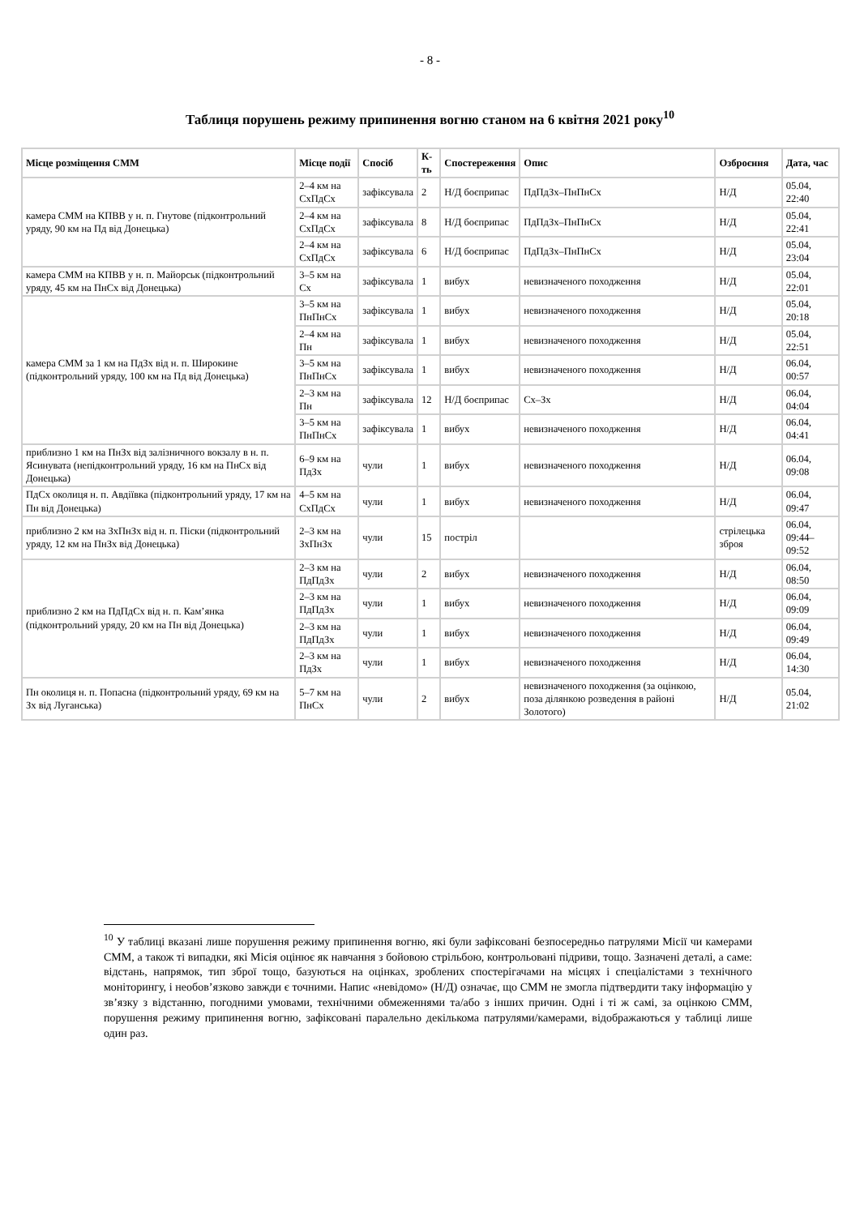- 8 -
Таблиця порушень режиму припинення вогню станом на 6 квітня 2021 року<sup>10</sup>
| Місце розміщення СММ | Місце події | Спосіб | К-ть | Спостереження | Опис | Озброєння | Дата, час |
| --- | --- | --- | --- | --- | --- | --- | --- |
| камера СММ на КПВВ у н. п. Гнутове (підконтрольний уряду, 90 км на Пд від Донецька) | 2–4 км на СхПдСх | зафіксувала | 2 | Н/Д боєприпас | ПдПдЗх–ПнПнСх | Н/Д | 05.04, 22:40 |
| | 2–4 км на СхПдСх | зафіксувала | 8 | Н/Д боєприпас | ПдПдЗх–ПнПнСх | Н/Д | 05.04, 22:41 |
| | 2–4 км на СхПдСх | зафіксувала | 6 | Н/Д боєприпас | ПдПдЗх–ПнПнСх | Н/Д | 05.04, 23:04 |
| камера СММ на КПВВ у н. п. Майорськ (підконтрольний уряду, 45 км на ПнСх від Донецька) | 3–5 км на Сх | зафіксувала | 1 | вибух | невизначеного походження | Н/Д | 05.04, 22:01 |
| камера СММ за 1 км на ПдЗх від н. п. Широкине (підконтрольний уряду, 100 км на Пд від Донецька) | 3–5 км на ПнПнСх | зафіксувала | 1 | вибух | невизначеного походження | Н/Д | 05.04, 20:18 |
| | 2–4 км на Пн | зафіксувала | 1 | вибух | невизначеного походження | Н/Д | 05.04, 22:51 |
| | 3–5 км на ПнПнСх | зафіксувала | 1 | вибух | невизначеного походження | Н/Д | 06.04, 00:57 |
| | 2–3 км на Пн | зафіксувала | 12 | Н/Д боєприпас | Сх–Зх | Н/Д | 06.04, 04:04 |
| | 3–5 км на ПнПнСх | зафіксувала | 1 | вибух | невизначеного походження | Н/Д | 06.04, 04:41 |
| приблизно 1 км на ПнЗх від залізничного вокзалу в н. п. Ясинувата (непідконтрольний уряду, 16 км на ПнСх від Донецька) | 6–9 км на ПдЗх | чули | 1 | вибух | невизначеного походження | Н/Д | 06.04, 09:08 |
| ПдСх околиця н. п. Авдіївка (підконтрольний уряду, 17 км на Пн від Донецька) | 4–5 км на СхПдСх | чули | 1 | вибух | невизначеного походження | Н/Д | 06.04, 09:47 |
| приблизно 2 км на ЗхПнЗх від н. п. Піски (підконтрольний уряду, 12 км на ПнЗх від Донецька) | 2–3 км на ЗхПнЗх | чули | 15 | постріл | | стрілецька зброя | 06.04, 09:44–09:52 |
| приблизно 2 км на ПдПдСх від н. п. Кам’янка (підконтрольний уряду, 20 км на Пн від Донецька) | 2–3 км на ПдПдЗх | чули | 2 | вибух | невизначеного походження | Н/Д | 06.04, 08:50 |
| | 2–3 км на ПдПдЗх | чули | 1 | вибух | невизначеного походження | Н/Д | 06.04, 09:09 |
| | 2–3 км на ПдПдЗх | чули | 1 | вибух | невизначеного походження | Н/Д | 06.04, 09:49 |
| | 2–3 км на ПдЗх | чули | 1 | вибух | невизначеного походження | Н/Д | 06.04, 14:30 |
| Пн околиця н. п. Попасна (підконтрольний уряду, 69 км на Зх від Луганська) | 5–7 км на ПнСх | чули | 2 | вибух | невизначеного походження (за оцінкою, поза ділянкою розведення в районі Золотого) | Н/Д | 05.04, 21:02 |
<sup>10</sup> У таблиці вказані лише порушення режиму припинення вогню, які були зафіксовані безпосередньо патрулями Місії чи камерами СММ, а також ті випадки, які Місія оцінює як навчання з бойовою стрільбою, контрольовані підриви, тощо. Зазначені деталі, а саме: відстань, напрямок, тип зброї тощо, базуються на оцінках, зроблених спостерігачами на місцях і спеціалістами з технічного моніторингу, і необов’язково завжди є точними. Напис «невідомо» (Н/Д) означає, що СММ не змогла підтвердити таку інформацію у зв’язку з відстанню, погодними умовами, технічними обмеженнями та/або з інших причин. Одні і ті ж самі, за оцінкою СММ, порушення режиму припинення вогню, зафіксовані паралельно декількома патрулями/камерами, відображаються у таблиці лише один раз.